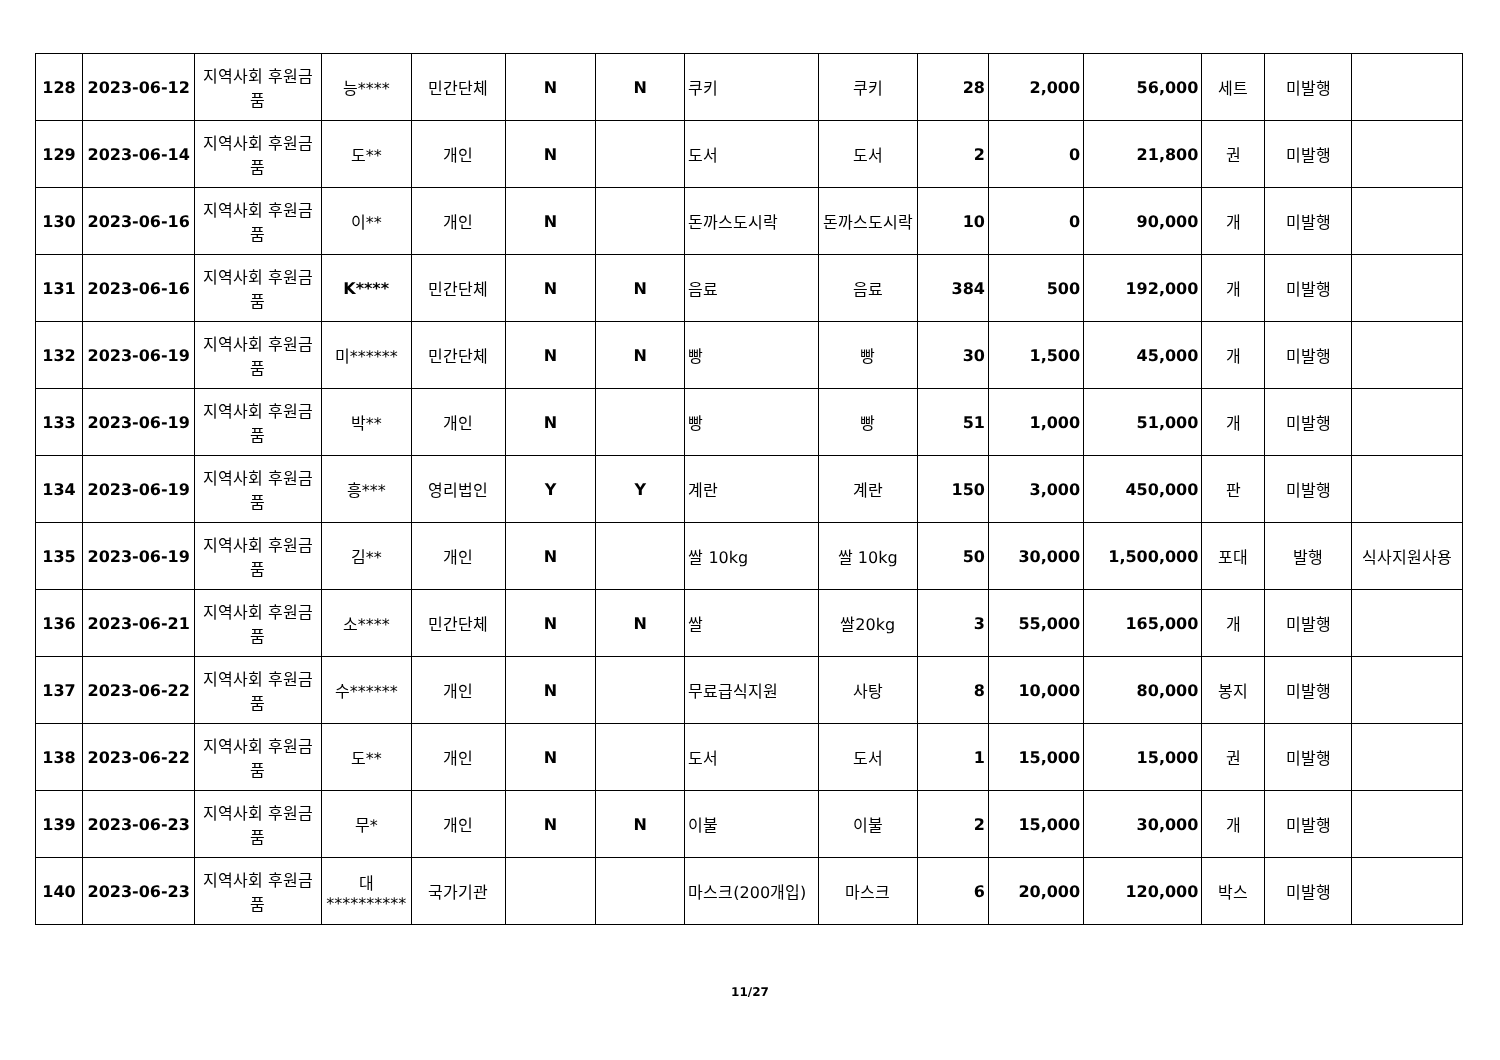| 128 | 2023-06-12 | 지역사회 후원금품 | 능**** | 민간단체 | N | N | 쿠키 | 쿠키 | 28 | 2,000 | 56,000 | 세트 | 미발행 | |
| 129 | 2023-06-14 | 지역사회 후원금품 | 도** | 개인 | N | | 도서 | 도서 | 2 | 0 | 21,800 | 권 | 미발행 | |
| 130 | 2023-06-16 | 지역사회 후원금품 | 이** | 개인 | N | | 돈까스도시락 | 돈까스도시락 | 10 | 0 | 90,000 | 개 | 미발행 | |
| 131 | 2023-06-16 | 지역사회 후원금품 | K**** | 민간단체 | N | N | 음료 | 음료 | 384 | 500 | 192,000 | 개 | 미발행 | |
| 132 | 2023-06-19 | 지역사회 후원금품 | 미****** | 민간단체 | N | N | 빵 | 빵 | 30 | 1,500 | 45,000 | 개 | 미발행 | |
| 133 | 2023-06-19 | 지역사회 후원금품 | 박** | 개인 | N | | 빵 | 빵 | 51 | 1,000 | 51,000 | 개 | 미발행 | |
| 134 | 2023-06-19 | 지역사회 후원금품 | 흥*** | 영리법인 | Y | Y | 계란 | 계란 | 150 | 3,000 | 450,000 | 판 | 미발행 | |
| 135 | 2023-06-19 | 지역사회 후원금품 | 김** | 개인 | N | | 쌀 10kg | 쌀 10kg | 50 | 30,000 | 1,500,000 | 포대 | 발행 | 식사지원사용 |
| 136 | 2023-06-21 | 지역사회 후원금품 | 소**** | 민간단체 | N | N | 쌀 | 쌀20kg | 3 | 55,000 | 165,000 | 개 | 미발행 | |
| 137 | 2023-06-22 | 지역사회 후원금품 | 수****** | 개인 | N | | 무료급식지원 | 사탕 | 8 | 10,000 | 80,000 | 봉지 | 미발행 | |
| 138 | 2023-06-22 | 지역사회 후원금품 | 도** | 개인 | N | | 도서 | 도서 | 1 | 15,000 | 15,000 | 권 | 미발행 | |
| 139 | 2023-06-23 | 지역사회 후원금품 | 무* | 개인 | N | N | 이불 | 이불 | 2 | 15,000 | 30,000 | 개 | 미발행 | |
| 140 | 2023-06-23 | 지역사회 후원금품 | 대********** | 국가기관 | | | 마스크(200개입) | 마스크 | 6 | 20,000 | 120,000 | 박스 | 미발행 | |
11/27